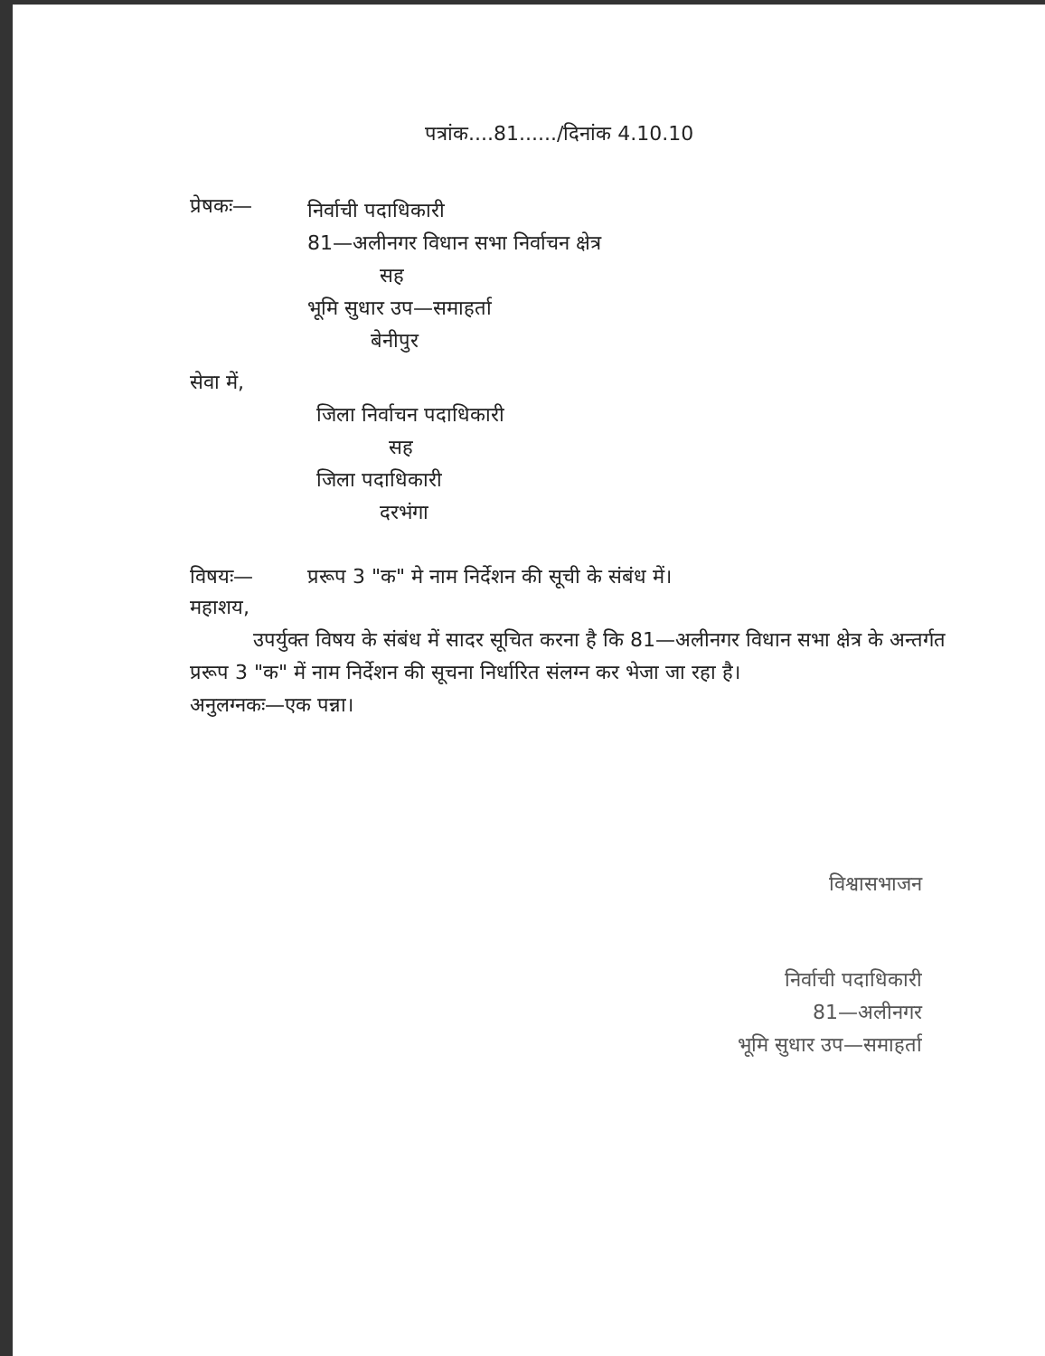पत्रांक....81....../दिनांक 4.10.10
प्रेषकः—
निर्वाची पदाधिकारी
81—अलीनगर विधान सभा निर्वाचन क्षेत्र
सह
भूमि सुधार उप—समाहर्ता
बेनीपुर
सेवा में,
जिला निर्वाचन पदाधिकारी
सह
जिला पदाधिकारी
दरभंगा
विषयः— प्ररूप 3 "क" मे नाम निर्देशन की सूची के संबंध में।
महाशय,
उपर्युक्त विषय के संबंध में सादर सूचित करना है कि 81—अलीनगर विधान सभा क्षेत्र के अन्तर्गत प्ररूप 3 "क" में नाम निर्देशन की सूचना निर्धारित संलग्न कर भेजा जा रहा है।
अनुलग्नकः—एक पन्ना।
विश्वासभाजन
निर्वाची पदाधिकारी
81—अलीनगर
भूमि सुधार उप—समाहर्ता